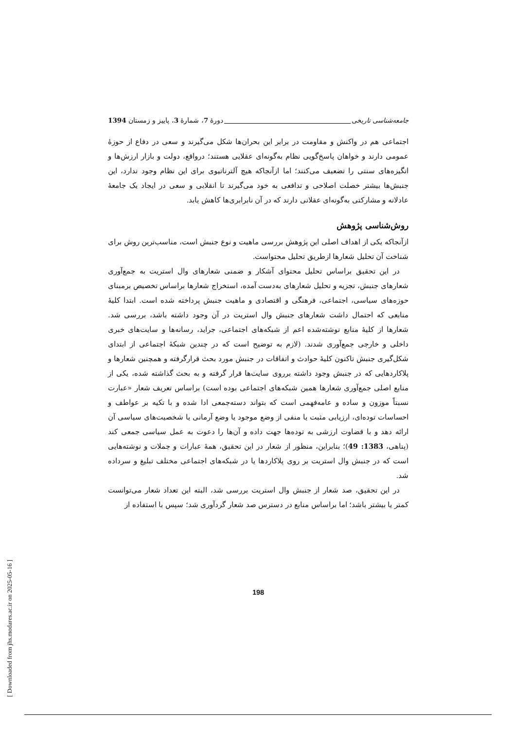جامعه‌شناسی تاریخی دورۀ 7، شمارۀ 3، پاییز و زمستان 1394
اجتماعی هم در واکنش و مقاومت در برابر این بحران‌ها شکل می‌گیرند و سعی در دفاع از حوزۀ عمومی دارند و خواهان پاسخ‌گویی نظام به‌گونه‌ای عقلایی هستند؛ درواقع، دولت و بازار ارزش‌ها و انگیزه‌های سنتی را تضعیف می‌کنند؛ اما ازآنجاکه هیچ آلترناتیوی برای این نظام وجود ندارد، این جنبش‌ها بیشتر خصلت اصلاحی و تدافعی به خود می‌گیرند تا انقلابی و سعی در ایجاد یک جامعۀ عادلانه و مشارکتی به‌گونه‌ای عقلانی دارند که در آن نابرابری‌ها کاهش یابد.
روش‌شناسی پژوهش
ازآنجاکه یکی از اهداف اصلی این پژوهش بررسی ماهیت و نوع جنبش است، مناسب‌ترین روش برای شناخت آن تحلیل شعارها ازطریق تحلیل محتواست.
در این تحقیق براساس تحلیل محتوای آشکار و ضمنی شعارهای وال استریت به جمع‌آوری شعارهای جنبش، تجزیه و تحلیل شعارهای به‌دست آمده، استخراج شعارها براساس تخصیص برمبنای حوزه‌های سیاسی، اجتماعی، فرهنگی و اقتصادی و ماهیت جنبش پرداخته شده است. ابتدا کلیۀ منابعی که احتمال داشت شعارهای جنبش وال استریت در آن وجود داشته باشد، بررسی شد. شعارها از کلیۀ منابع نوشته‌شده اعم از شبکه‌های اجتماعی، جراید، رسانه‌ها و سایت‌های خبری داخلی و خارجی جمع‌آوری شدند. (لازم به توضیح است که در چندین شبکۀ اجتماعی از ابتدای شکل‌گیری جنبش تاکنون کلیۀ حوادث و اتفاقات در جنبش مورد بحث قرارگرفته و همچنین شعارها و پلاکاردهایی که در جنبش وجود داشته برروی سایت‌ها قرار گرفته و به بحث گذاشته شده، یکی از منابع اصلی جمع‌آوری شعارها همین شبکه‌های اجتماعی بوده است) براساس تعریف شعار «عبارت نسبتاً موزون و ساده و عامه‌فهمی است که بتواند دسته‌جمعی ادا شده و با تکیه بر عواطف و احساسات توده‌ای، ارزیابی مثبت یا منفی از وضع موجود یا وضع آرمانی یا شخصیت‌های سیاسی آن ارائه دهد و با قضاوت ارزشی به توده‌ها جهت داده و آن‌ها را دعوت به عمل سیاسی جمعی کند (پناهی، 1383: 49)؛ بنابراین، منظور از شعار در این تحقیق، همۀ عبارات و جملات و نوشته‌هایی است که در جنبش وال استریت بر روی پلاکاردها یا در شبکه‌های اجتماعی مختلف تبلیغ و سرداده شد.
در این تحقیق، صد شعار از جنبش وال استریت بررسی شد، البته این تعداد شعار می‌توانست کمتر یا بیشتر باشد؛ اما براساس منابع در دسترس صد شعار گردآوری شد؛ سپس با استفاده از
198
[ Downloaded from jhs.modares.ac.ir on 2025-05-16 ]